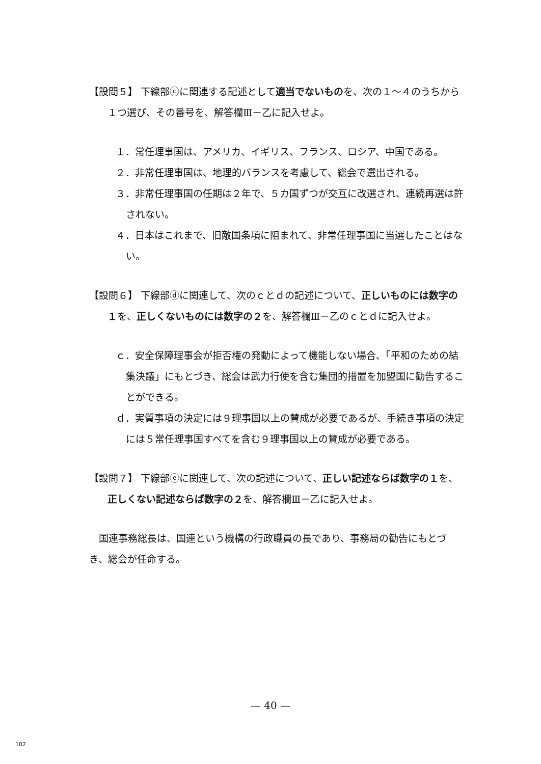【設問５】 下線部ⓒに関連する記述として適当でないものを、次の１～４のうちから１つ選び、その番号を、解答欄Ⅲ－乙に記入せよ。
１．常任理事国は、アメリカ、イギリス、フランス、ロシア、中国である。
２．非常任理事国は、地理的バランスを考慮して、総会で選出される。
３．非常任理事国の任期は２年で、５カ国ずつが交互に改選され、連続再選は許されない。
４．日本はこれまで、旧敵国条項に阻まれて、非常任理事国に当選したことはない。
【設問６】 下線部ⓓに関連して、次のｃとｄの記述について、正しいものには数字の１を、正しくないものには数字の２を、解答欄Ⅲ－乙のｃとｄに記入せよ。
ｃ．安全保障理事会が拒否権の発動によって機能しない場合、「平和のための結集決議」にもとづき、総会は武力行使を含む集団的措置を加盟国に勧告することができる。
ｄ．実質事項の決定には９理事国以上の賛成が必要であるが、手続き事項の決定には５常任理事国すべてを含む９理事国以上の賛成が必要である。
【設問７】 下線部ⓔに関連して、次の記述について、正しい記述ならば数字の１を、正しくない記述ならば数字の２を、解答欄Ⅲ－乙に記入せよ。
国連事務総長は、国連という機構の行政職員の長であり、事務局の勧告にもとづき、総会が任命する。
— 40 —
102